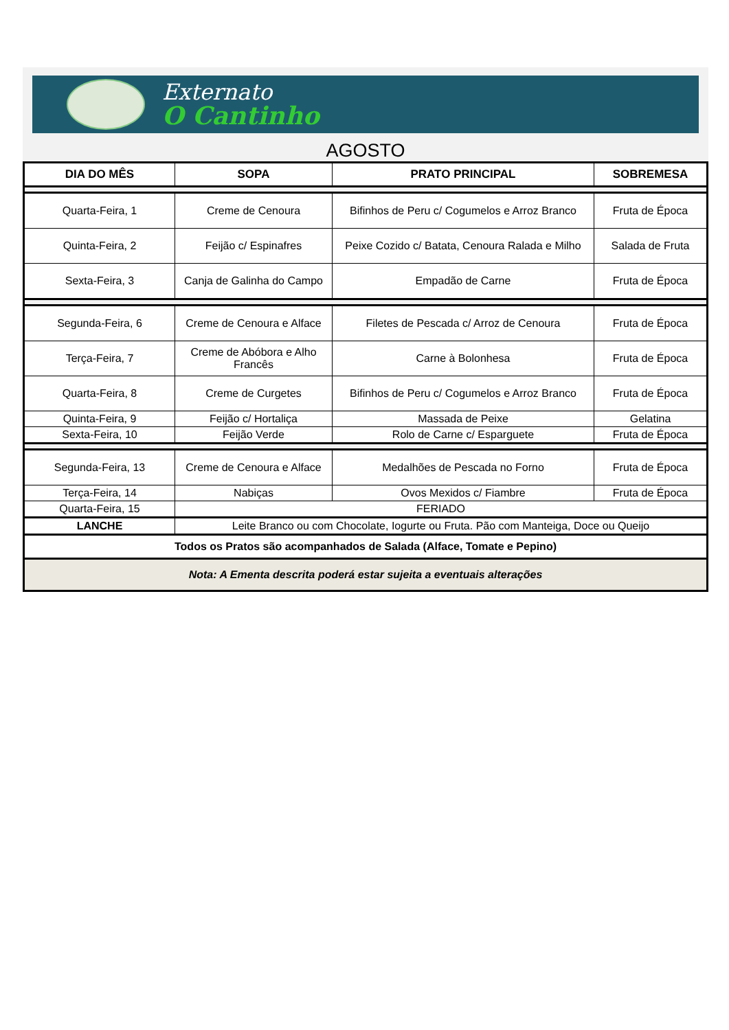Externato
O Cantinho
AGOSTO
| DIA DO MÊS | SOPA | PRATO PRINCIPAL | SOBREMESA |
| --- | --- | --- | --- |
| Quarta-Feira, 1 | Creme de Cenoura | Bifinhos de Peru c/ Cogumelos e Arroz Branco | Fruta de Época |
| Quinta-Feira, 2 | Feijão c/ Espinafres | Peixe Cozido c/ Batata, Cenoura Ralada e Milho | Salada de Fruta |
| Sexta-Feira, 3 | Canja de Galinha do Campo | Empadão de Carne | Fruta de Época |
| Segunda-Feira, 6 | Creme de Cenoura e Alface | Filetes de Pescada c/ Arroz de Cenoura | Fruta de Época |
| Terça-Feira, 7 | Creme de Abóbora e Alho Francês | Carne à Bolonhesa | Fruta de Época |
| Quarta-Feira, 8 | Creme de Curgetes | Bifinhos de Peru c/ Cogumelos e Arroz Branco | Fruta de Época |
| Quinta-Feira, 9 | Feijão c/ Hortaliça | Massada de Peixe | Gelatina |
| Sexta-Feira, 10 | Feijão Verde | Rolo de Carne c/ Esparguete | Fruta de Época |
| Segunda-Feira, 13 | Creme de Cenoura e Alface | Medalhões de Pescada no Forno | Fruta de Época |
| Terça-Feira, 14 | Nabiças | Ovos Mexidos c/ Fiambre | Fruta de Época |
| Quarta-Feira, 15 | FERIADO | | |
| LANCHE | Leite Branco ou com Chocolate, Iogurte ou Fruta. Pão com Manteiga, Doce ou Queijo | | |
| Todos os Pratos são acompanhados de Salada (Alface, Tomate e Pepino) | | | |
| Nota: A Ementa descrita poderá estar sujeita a eventuais alterações | | | |